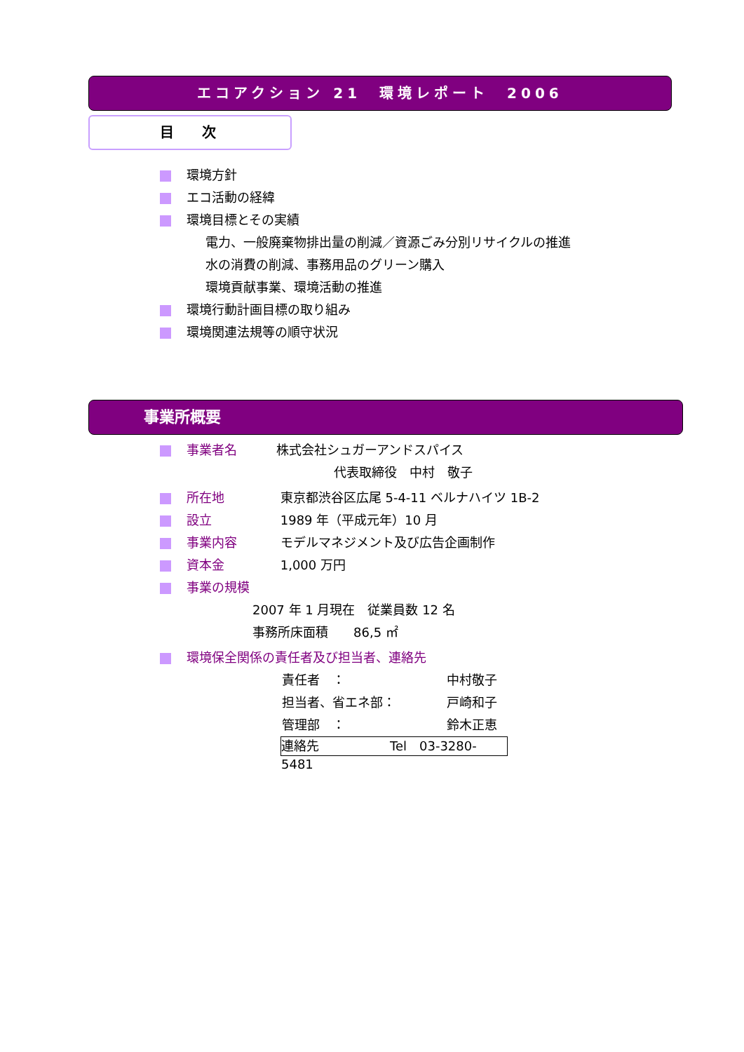エコアクション 21　環境レポート　2006
目　　次
環境方針
エコ活動の経緯
環境目標とその実績
電力、一般廃棄物排出量の削減／資源ごみ分別リサイクルの推進
水の消費の削減、事務用品のグリーン購入
環境貢献事業、環境活動の推進
環境行動計画目標の取り組み
環境関連法規等の順守状況
事業所概要
事業者名 株式会社シュガーアンドスパイス
代表取締役　中村　敬子
所在地 東京都渋谷区広尾 5-4-11 ベルナハイツ 1B-2
設立 1989 年（平成元年）10 月
事業内容 モデルマネジメント及び広告企画制作
資本金 1,000 万円
事業の規模
2007 年 1 月現在　従業員数 12 名
事務所床面積　　86,5 ㎡
環境保全関係の責任者及び担当者、連絡先
責任者　： 中村敬子
担当者、省エネ部： 戸崎和子
管理部　： 鈴木正恵
連絡先 Tel　03-3280-5481